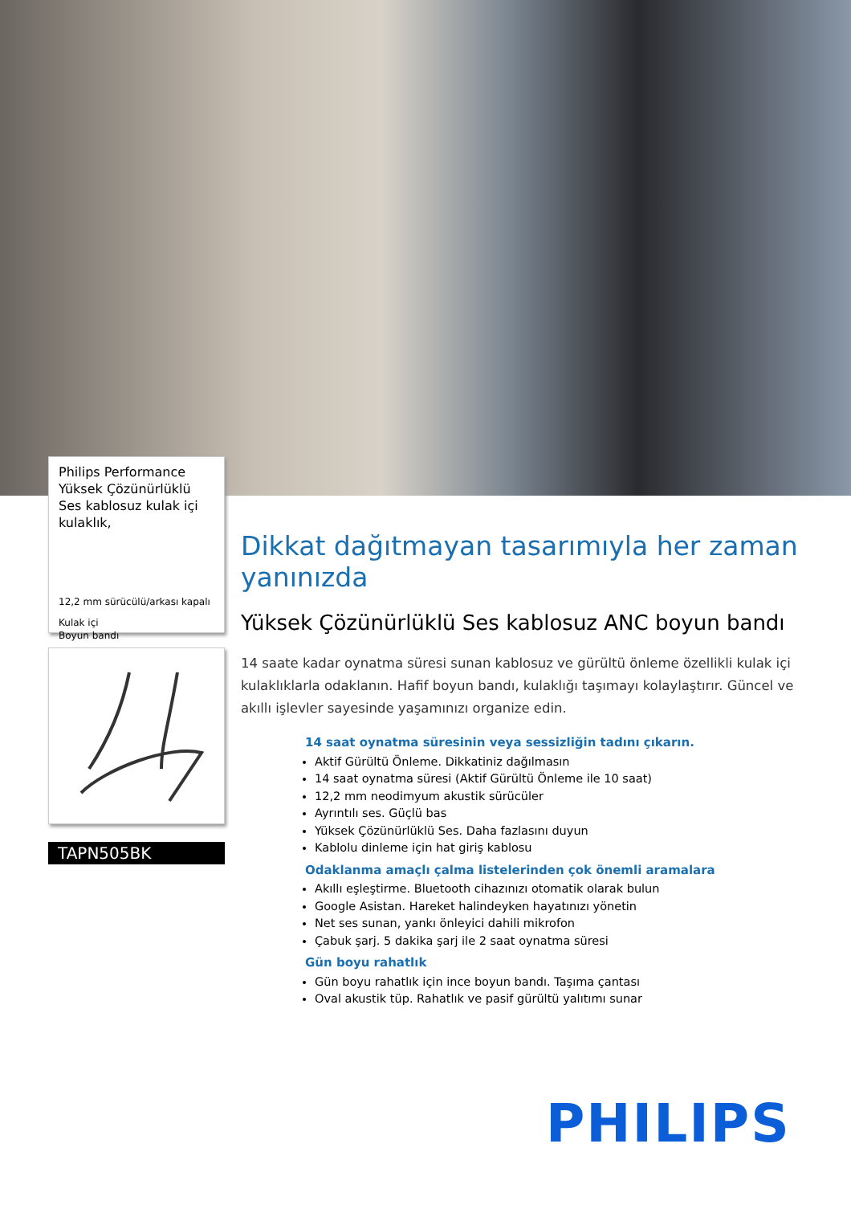Philips Performance Yüksek Çözünürlüklü Ses kablosuz kulak içi kulaklık,
12,2 mm sürücülü/arkası kapalı
Kulak içi
Boyun bandı
TAPN505BK
Dikkat dağıtmayan tasarımıyla her zaman yanınızda
Yüksek Çözünürlüklü Ses kablosuz ANC boyun bandı
14 saate kadar oynatma süresi sunan kablosuz ve gürültü önleme özellikli kulak içi kulaklıklarla odaklanın. Hafif boyun bandı, kulaklığı taşımayı kolaylaştırır. Güncel ve akıllı işlevler sayesinde yaşamınızı organize edin.
14 saat oynatma süresinin veya sessizliğin tadını çıkarın.
Aktif Gürültü Önleme. Dikkatiniz dağılmasın
14 saat oynatma süresi (Aktif Gürültü Önleme ile 10 saat)
12,2 mm neodimyum akustik sürücüler
Ayrıntılı ses. Güçlü bas
Yüksek Çözünürlüklü Ses. Daha fazlasını duyun
Kablolu dinleme için hat giriş kablosu
Odaklanma amaçlı çalma listelerinden çok önemli aramalara
Akıllı eşleştirme. Bluetooth cihazınızı otomatik olarak bulun
Google Asistan. Hareket halindeyken hayatınızı yönetin
Net ses sunan, yankı önleyici dahili mikrofon
Çabuk şarj. 5 dakika şarj ile 2 saat oynatma süresi
Gün boyu rahatlık
Gün boyu rahatlık için ince boyun bandı. Taşıma çantası
Oval akustik tüp. Rahatlık ve pasif gürültü yalıtımı sunar
PHILIPS